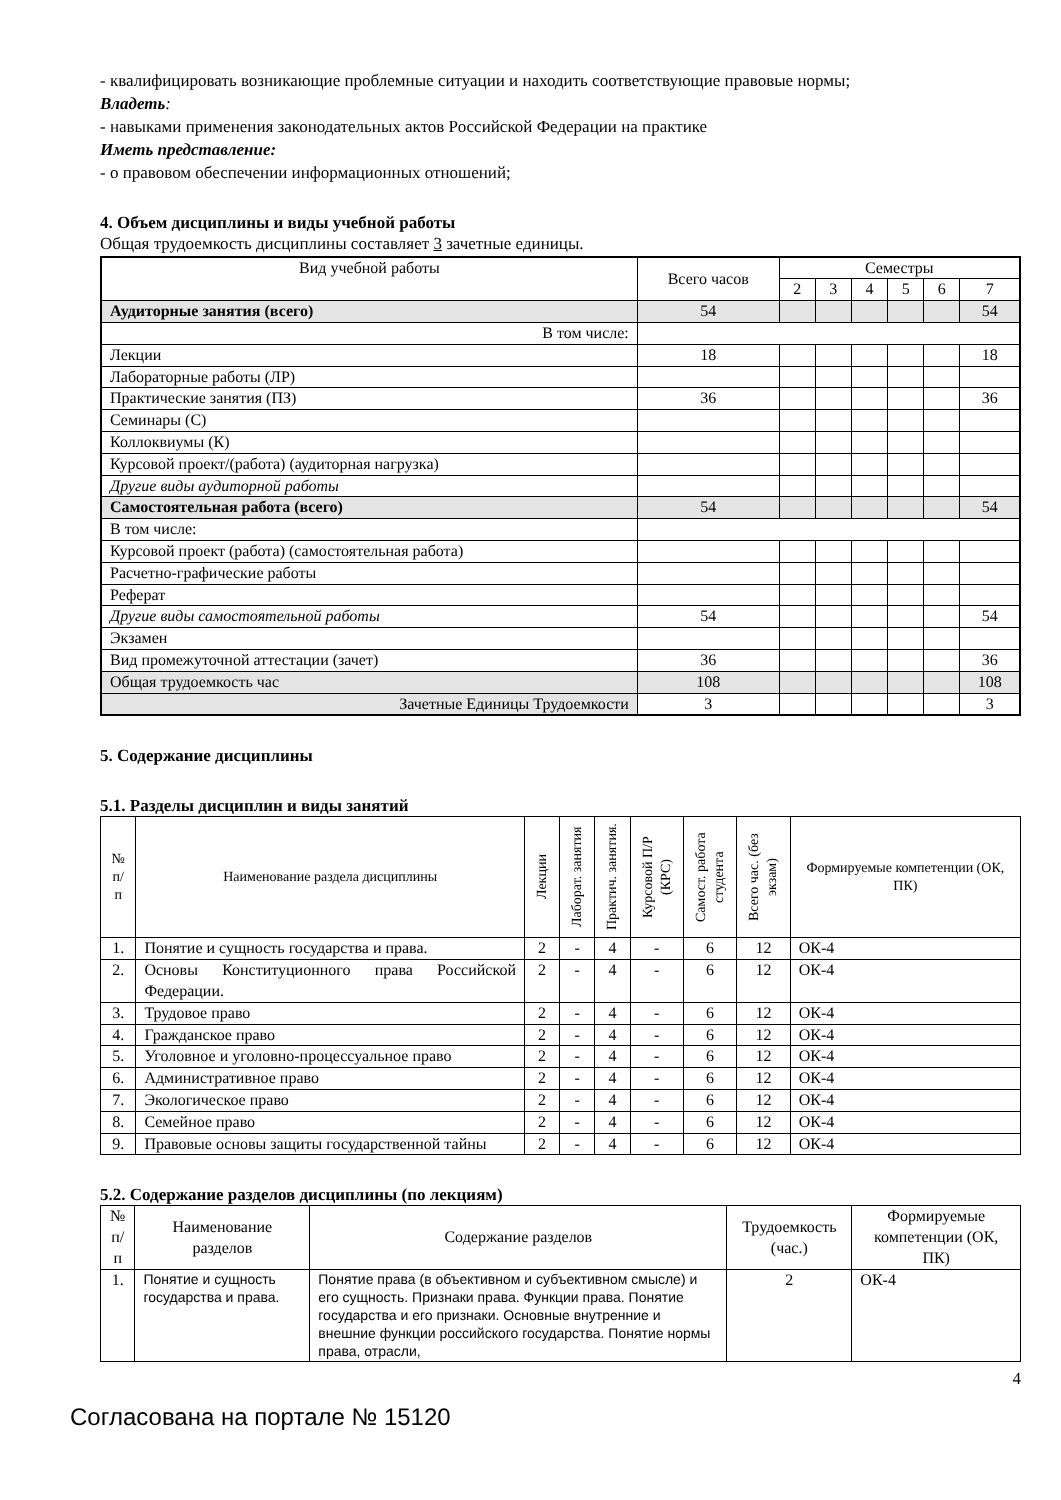- квалифицировать возникающие проблемные ситуации и находить соответствующие правовые нормы;
Владеть:
- навыками применения законодательных актов Российской Федерации на практике
Иметь представление:
- о правовом обеспечении информационных отношений;
4. Объем дисциплины и виды учебной работы
Общая трудоемкость дисциплины составляет 3 зачетные единицы.
| Вид учебной работы | Всего часов | Семестры | | | | | |
| --- | --- | --- | --- | --- | --- | --- | --- |
| | | 2 | 3 | 4 | 5 | 6 | 7 |
| Аудиторные занятия (всего) | 54 | | | | | | 54 |
| В том числе: | | | | | | | |
| Лекции | 18 | | | | | | 18 |
| Лабораторные работы (ЛР) | | | | | | | |
| Практические занятия (ПЗ) | 36 | | | | | | 36 |
| Семинары (С) | | | | | | | |
| Коллоквиумы (К) | | | | | | | |
| Курсовой проект/(работа) (аудиторная нагрузка) | | | | | | | |
| Другие виды аудиторной работы | | | | | | | |
| Самостоятельная работа (всего) | 54 | | | | | | 54 |
| В том числе: | | | | | | | |
| Курсовой проект (работа) (самостоятельная работа) | | | | | | | |
| Расчетно-графические работы | | | | | | | |
| Реферат | | | | | | | |
| Другие виды самостоятельной работы | 54 | | | | | | 54 |
| Экзамен | | | | | | | |
| Вид промежуточной аттестации (зачет) | 36 | | | | | | 36 |
| Общая трудоемкость час | 108 | | | | | | 108 |
| Зачетные Единицы Трудоемкости | 3 | | | | | | 3 |
5. Содержание дисциплины
5.1. Разделы дисциплин и виды занятий
| № п/п | Наименование раздела дисциплины | Лекции | Лаборат. занятия | Практич. занятия. | Курсовой П/Р (КРС) | Самост. работа студента | Всего час. (без экзам) | Формируемые компетенции (ОК, ПК) |
| --- | --- | --- | --- | --- | --- | --- | --- | --- |
| 1. | Понятие и сущность государства и права. | 2 | - | 4 | - | 6 | 12 | ОК-4 |
| 2. | Основы Конституционного права Российской Федерации. | 2 | - | 4 | - | 6 | 12 | ОК-4 |
| 3. | Трудовое право | 2 | - | 4 | - | 6 | 12 | ОК-4 |
| 4. | Гражданское право | 2 | - | 4 | - | 6 | 12 | ОК-4 |
| 5. | Уголовное и уголовно-процессуальное право | 2 | - | 4 | - | 6 | 12 | ОК-4 |
| 6. | Административное право | 2 | - | 4 | - | 6 | 12 | ОК-4 |
| 7. | Экологическое право | 2 | - | 4 | - | 6 | 12 | ОК-4 |
| 8. | Семейное право | 2 | - | 4 | - | 6 | 12 | ОК-4 |
| 9. | Правовые основы защиты государственной тайны | 2 | - | 4 | - | 6 | 12 | ОК-4 |
5.2. Содержание разделов дисциплины (по лекциям)
| № п/п | Наименование разделов | Содержание разделов | Трудоемкость (час.) | Формируемые компетенции (ОК, ПК) |
| --- | --- | --- | --- | --- |
| 1. | Понятие и сущность государства и права. | Понятие права (в объективном и субъективном смысле) и его сущность. Признаки права. Функции права. Понятие государства и его признаки. Основные внутренние и внешние функции российского государства. Понятие нормы права, отрасли, | 2 | ОК-4 |
4
Согласована на портале № 15120